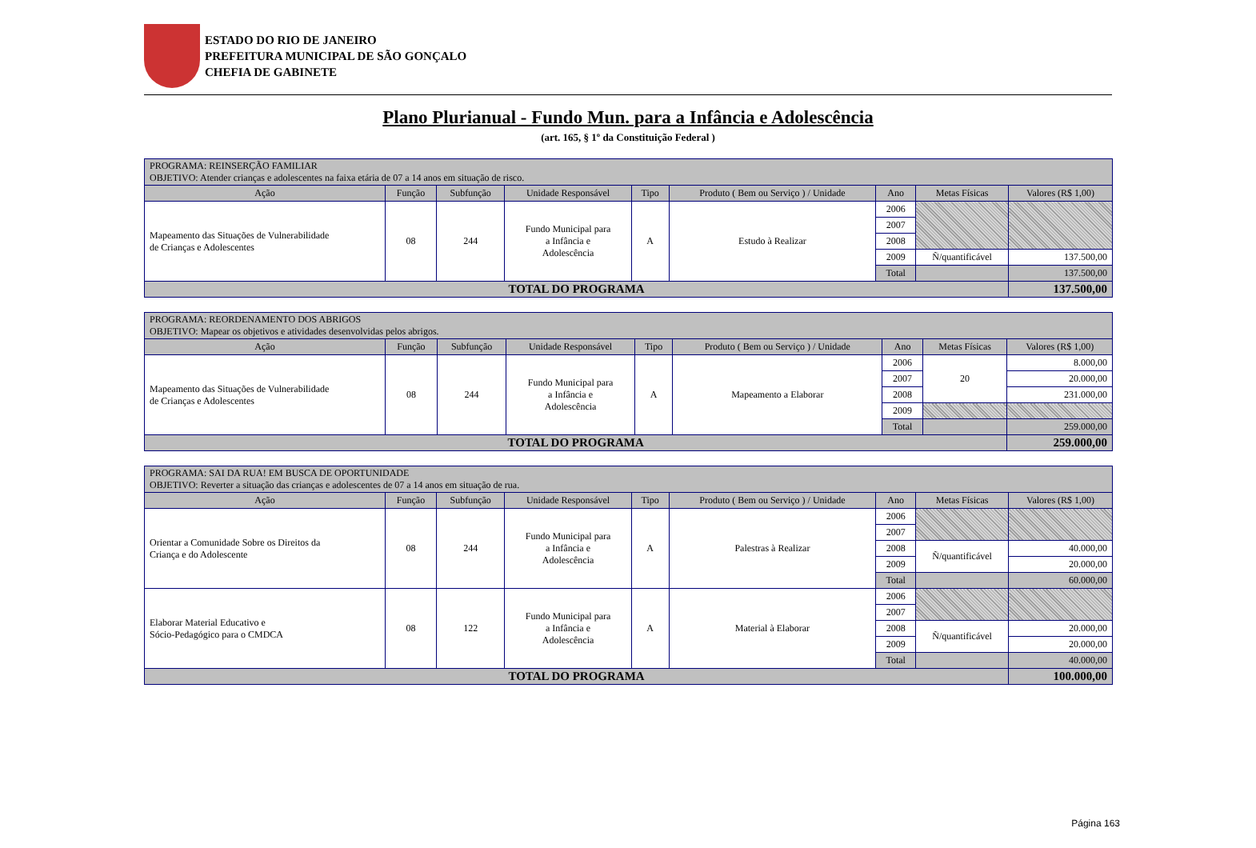ESTADO DO RIO DE JANEIRO
PREFEITURA MUNICIPAL DE SÃO GONÇALO
CHEFIA DE GABINETE
Plano Plurianual - Fundo Mun. para a Infância e Adolescência
(art. 165, § 1º da Constituição Federal )
| PROGRAMA: REINSERÇÃO FAMILIAR OBJETIVO: Atender crianças e adolescentes na faixa etária de 07 a 14 anos em situação de risco. | | | | | | | | |
| Ação | Função | Subfunção | Unidade Responsável | Tipo | Produto ( Bem ou Serviço ) / Unidade | Ano | Metas Físicas | Valores (R$ 1,00) |
| Mapeamento das Situações de Vulnerabilidade de Crianças e Adolescentes | 08 | 244 | Fundo Municipal para a Infância e Adolescência | A | Estudo à Realizar | 2006 | | |
| | | | | | | 2007 | | |
| | | | | | | 2008 | | |
| | | | | | | 2009 | Ñ/quantificável | 137.500,00 |
| | | | | | | Total | | 137.500,00 |
| TOTAL DO PROGRAMA | | | | | | | | 137.500,00 |
| PROGRAMA: REORDENAMENTO DOS ABRIGOS OBJETIVO: Mapear os objetivos e atividades desenvolvidas pelos abrigos. | | | | | | | | |
| Ação | Função | Subfunção | Unidade Responsável | Tipo | Produto ( Bem ou Serviço ) / Unidade | Ano | Metas Físicas | Valores (R$ 1,00) |
| Mapeamento das Situações de Vulnerabilidade de Crianças e Adolescentes | 08 | 244 | Fundo Municipal para a Infância e Adolescência | A | Mapeamento a Elaborar | 2006 | 20 | 8.000,00 |
| | | | | | | 2007 | | 20.000,00 |
| | | | | | | 2008 | | 231.000,00 |
| | | | | | | 2009 | | |
| | | | | | | Total | | 259.000,00 |
| TOTAL DO PROGRAMA | | | | | | | | 259.000,00 |
| PROGRAMA: SAI DA RUA! EM BUSCA DE OPORTUNIDADE OBJETIVO: Reverter a situação das crianças e adolescentes de 07 a 14 anos em situação de rua. | | | | | | | | |
| Ação | Função | Subfunção | Unidade Responsável | Tipo | Produto ( Bem ou Serviço ) / Unidade | Ano | Metas Físicas | Valores (R$ 1,00) |
| Orientar a Comunidade Sobre os Direitos da Criança e do Adolescente | 08 | 244 | Fundo Municipal para a Infância e Adolescência | A | Palestras à Realizar | 2006 | | |
| | | | | | | 2007 | | |
| | | | | | | 2008 | Ñ/quantificável | 40.000,00 |
| | | | | | | 2009 | | 20.000,00 |
| | | | | | | Total | | 60.000,00 |
| Elaborar Material Educativo e Sócio-Pedagógico para o CMDCA | 08 | 122 | Fundo Municipal para a Infância e Adolescência | A | Material à Elaborar | 2006 | | |
| | | | | | | 2007 | | |
| | | | | | | 2008 | Ñ/quantificável | 20.000,00 |
| | | | | | | 2009 | | 20.000,00 |
| | | | | | | Total | | 40.000,00 |
| TOTAL DO PROGRAMA | | | | | | | | 100.000,00 |
Página 163